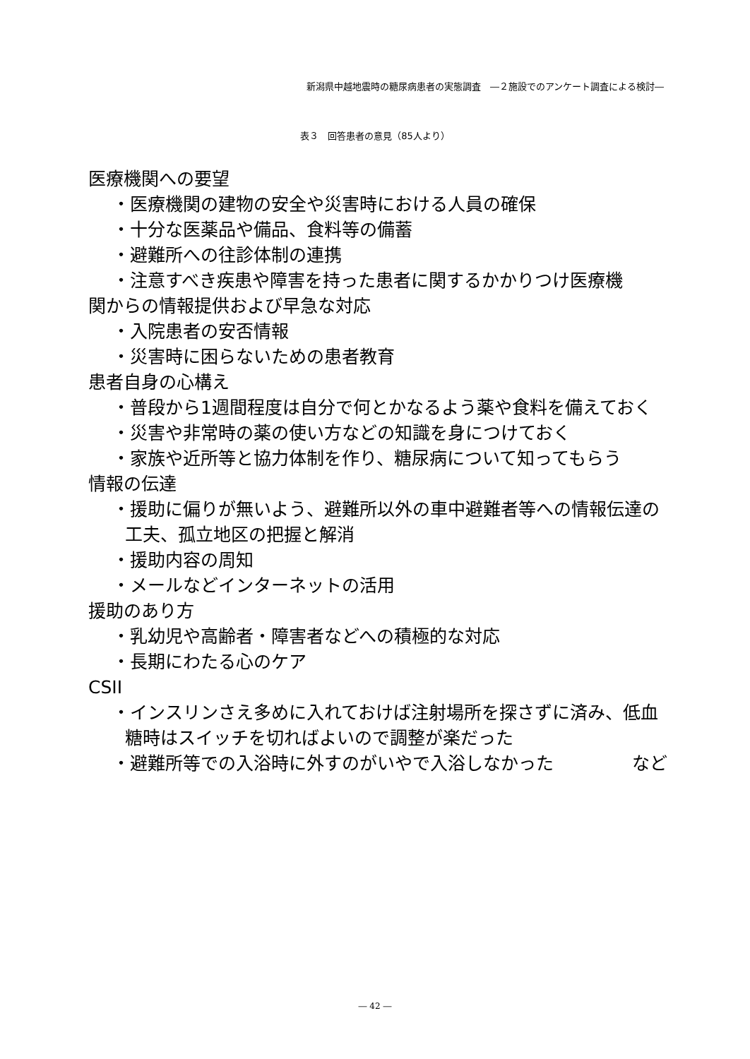新潟県中越地震時の糖尿病患者の実態調査　―２施設でのアンケート調査による検討―
表３　回答患者の意見（85人より）
医療機関への要望
・医療機関の建物の安全や災害時における人員の確保
・十分な医薬品や備品、食料等の備蓄
・避難所への往診体制の連携
・注意すべき疾患や障害を持った患者に関するかかりつけ医療機
関からの情報提供および早急な対応
・入院患者の安否情報
・災害時に困らないための患者教育
患者自身の心構え
・普段から1週間程度は自分で何とかなるよう薬や食料を備えておく
・災害や非常時の薬の使い方などの知識を身につけておく
・家族や近所等と協力体制を作り、糖尿病について知ってもらう
情報の伝達
・援助に偏りが無いよう、避難所以外の車中避難者等への情報伝達の工夫、孤立地区の把握と解消
・援助内容の周知
・メールなどインターネットの活用
援助のあり方
・乳幼児や高齢者・障害者などへの積極的な対応
・長期にわたる心のケア
CSII
・インスリンさえ多めに入れておけば注射場所を探さずに済み、低血糖時はスイッチを切ればよいので調整が楽だった
・避難所等での入浴時に外すのがいやで入浴しなかった など
― 42 ―